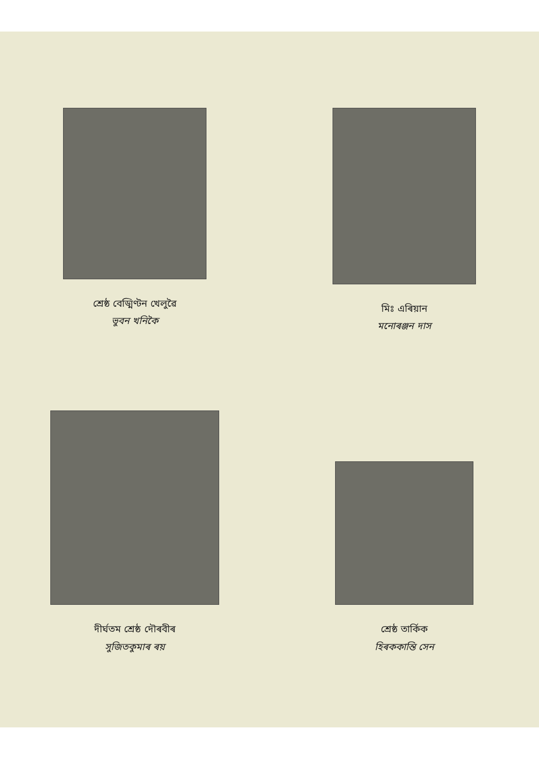শ্ৰেষ্ঠ বেড্মিণ্টন খেলুৱৈ
ভুবন খনিকৈ
মিঃ এৰিয়ান
মনোৰঞ্জন দাস
দীৰ্ঘতম শ্ৰেষ্ঠ দৌৰবীৰ
সুজিতকুমাৰ ৰয়
শ্ৰেষ্ঠ তাৰ্কিক
হিৰককান্তি সেন